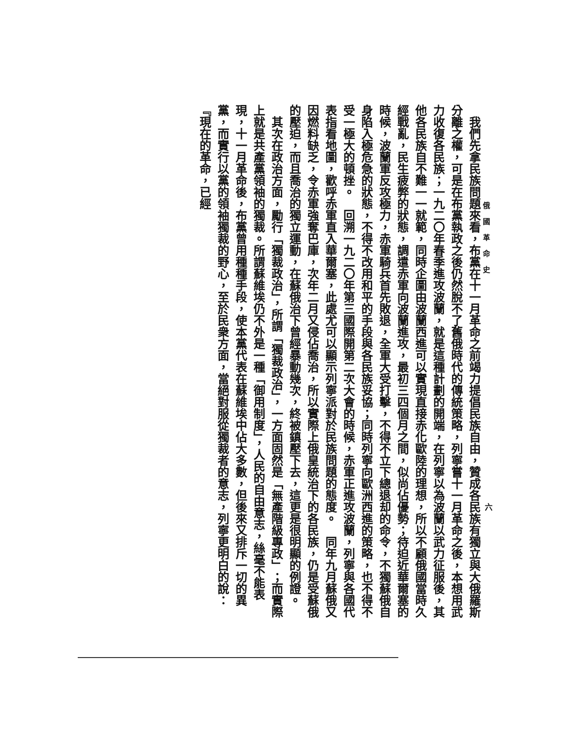俄國革命史
六
　我們先拿民族問題來看，布黨在十一月革命之前竭力提倡民族自由，贊成各民族有獨立與大俄羅斯分離之權，可是在布黨執政之後仍然脫不了舊俄時代的傳統策略，列寧嘗十一月革命之後，本想用武力收復各民族；一九二〇年春季進攻波蘭，就是這種計劃的開端，在列寧以為波蘭以武力征服後，其他各民族自不難一一就範，同時企圖由波蘭西進可以實現直接赤化歐陸的理想，所以不顧俄國當時久經戰亂，民生疲弊的狀態，調遣赤軍向波蘭進攻，最初三四個月之間，似尚佔優勢；待迫近華爾塞的時候，波蘭軍反攻極力，赤軍騎兵首先敗退，全軍大受打擊，不得不立下總退却的命令，不獨蘇俄自身陷入極危急的狀態，不得不改用和平的手段與各民族妥協；同時列寧向歐洲西進的策略，也不得不受一極大的頓挫。　回溯一九二〇年第三國際開第二次大會的時候，赤軍正進攻波蘭，列寧與各國代表指看地圖，歡呼赤軍直入華爾塞，此處尤可以顯示列寧派對於民族問題的態度。　同年九月蘇俄又因燃料缺乏，令赤軍強奪巴庫，次年二月又侵佔喬治，所以實際上俄皇統治下的各民族，仍是受蘇俄的壓迫，而且喬治的獨立運動，在蘇俄治下曾經暴動幾次，終被鎮壓下去，這更是很明顯的例證。
　其次在政治方面，勵行「獨裁政治」，所謂「獨裁政治」，一方面固然是「無產階級專政」；而實際上就是共產黨領袖的獨裁。所謂蘇維埃仍不外是一種「御用制度」，人民的自由意志，絲毫不能表現，十一月革命後，布黨曾用種種手段，使本黨代表在蘇維埃中佔大多數，但後來又排斥一切的異黨，而實行以黨的領袖獨裁的野心，至於民衆方面，當絕對服從獨裁者的意志，列寧更明白的說：『現在的革命，已經